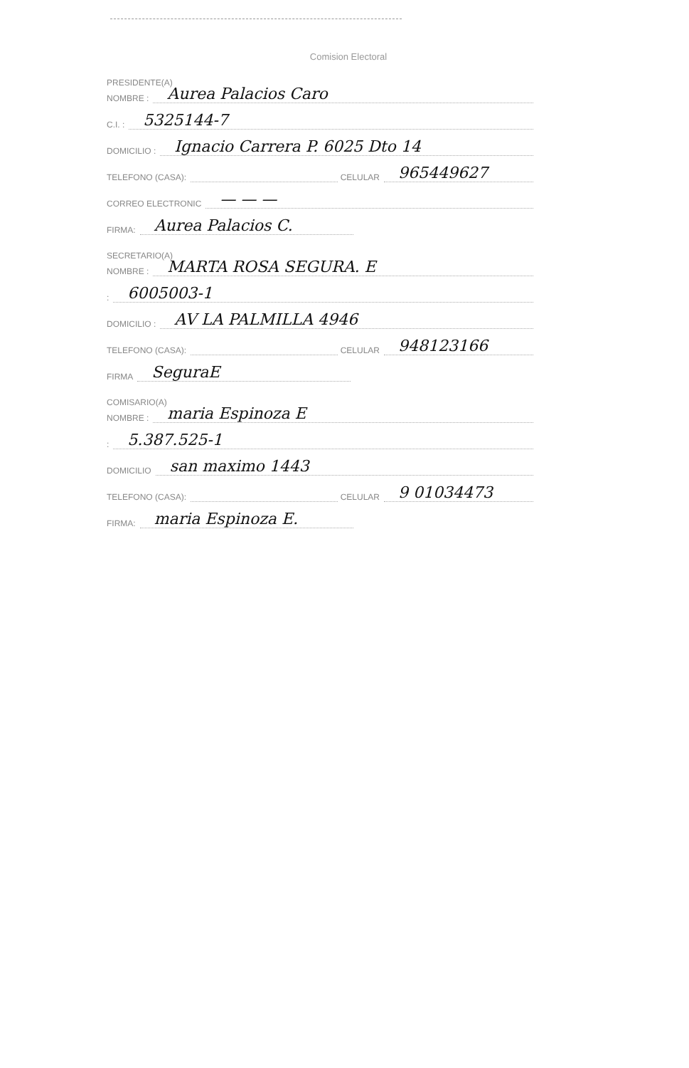Comision Electoral
PRESIDENTE(A)
NOMBRE : Aurea Palacios Caro
C.I. : 5325144-7
DOMICILIO : Ignacio Carrera P. 6025 Dto 14
TELEFONO (CASA): CELULAR 965449627
CORREO ELECTRONIC — — —
FIRMA: Aurea Palacios C.
SECRETARIO(A)
NOMBRE : MARTA ROSA SEGURA. E
: 6005003-1
DOMICILIO : AV LA PALMILLA 4946
TELEFONO (CASA): CELULAR 948123166
FIRMA SeguraE
COMISARIO(A)
NOMBRE : maria Espinoza E
: 5.387.525-1
DOMICILIO san maximo 1443
TELEFONO (CASA): CELULAR 9 01034473
FIRMA: maria Espinoza E.